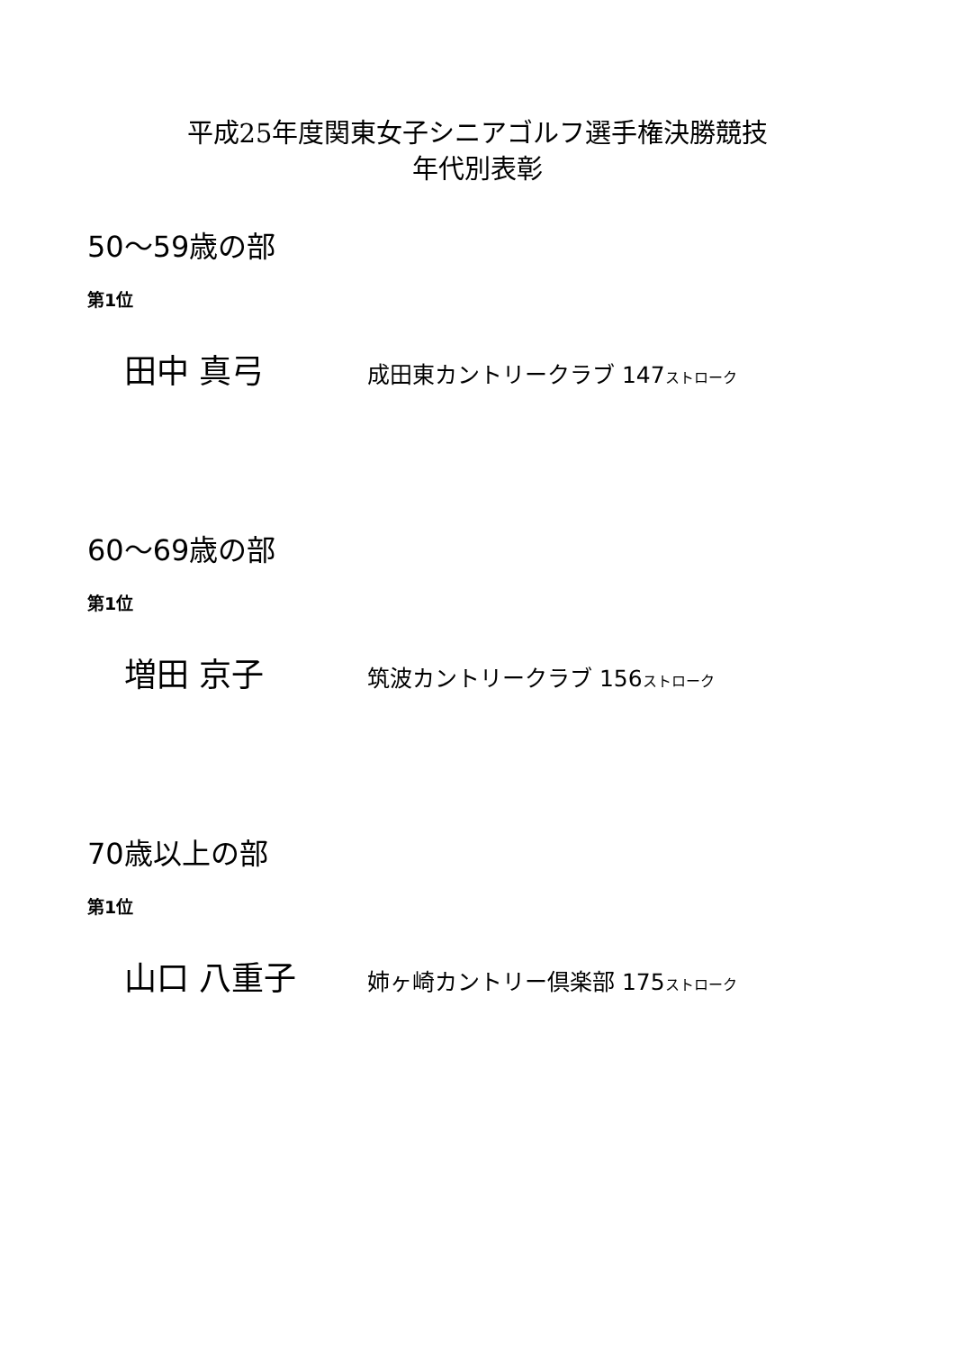平成25年度関東女子シニアゴルフ選手権決勝競技
年代別表彰
50～59歳の部
第1位
田中 真弓
成田東カントリークラブ 147ストローク
60～69歳の部
第1位
増田 京子
筑波カントリークラブ 156ストローク
70歳以上の部
第1位
山口 八重子
姉ヶ崎カントリー倶楽部 175ストローク